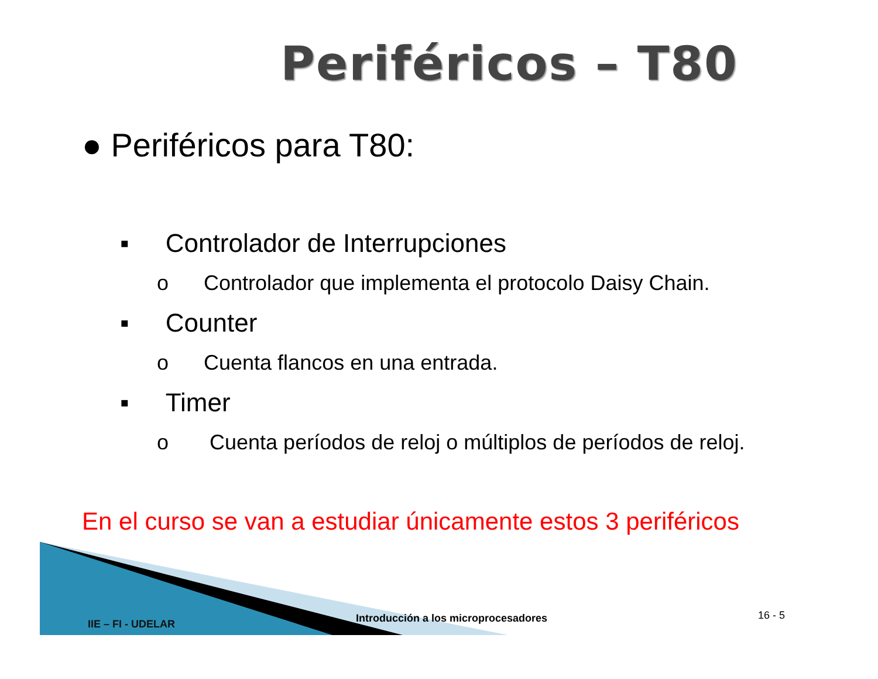Periféricos – T80
● Periféricos para T80:
▪ Controlador de Interrupciones
o Controlador que implementa el protocolo Daisy Chain.
▪ Counter
o Cuenta flancos en una entrada.
▪ Timer
o Cuenta períodos de reloj o múltiplos de períodos de reloj.
En el curso se van a estudiar únicamente estos 3 periféricos
IIE – FI - UDELAR Introducción a los microprocesadores 16 - 5